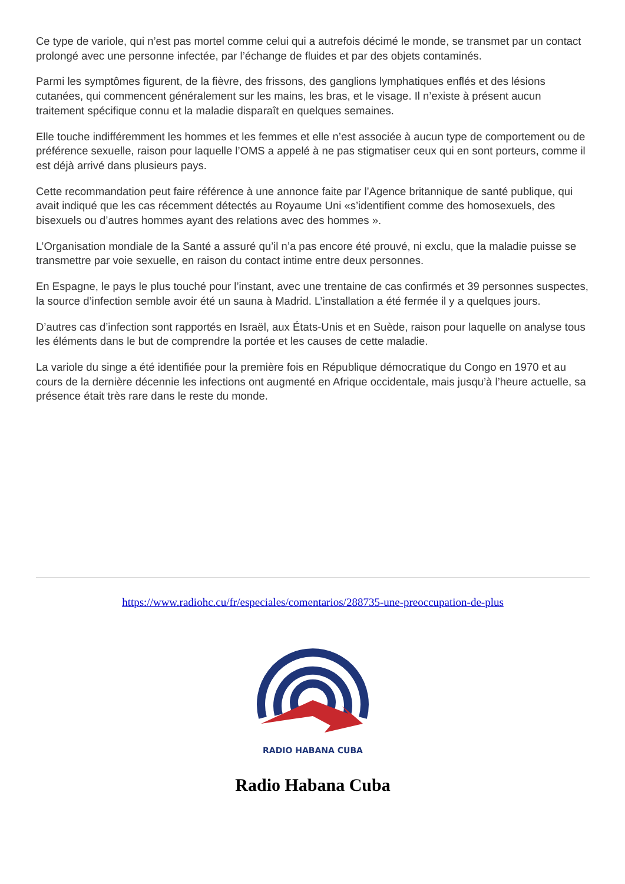Ce type de variole, qui n’est pas mortel comme celui qui a autrefois décimé le monde, se transmet par un contact prolongé avec une personne infectée, par l’échange de fluides et par des objets contaminés.
Parmi les symptômes figurent, de la fièvre, des frissons, des ganglions lymphatiques enflés et des lésions cutanées, qui commencent généralement sur les mains, les bras, et le visage. Il n’existe à présent aucun traitement spécifique connu et la maladie disparaît en quelques semaines.
Elle touche indifféremment les hommes et les femmes et elle n’est associée à aucun type de comportement ou de préférence sexuelle, raison pour laquelle l’OMS a appelé à ne pas stigmatiser ceux qui en sont porteurs, comme il est déjà arrivé dans plusieurs pays.
Cette recommandation peut faire référence à une annonce faite par l’Agence britannique de santé publique, qui avait indiqué que les cas récemment détectés au Royaume Uni «s’identifient comme des homosexuels, des bisexuels ou d’autres hommes ayant des relations avec des hommes ».
L’Organisation mondiale de la Santé a assuré qu’il n’a pas encore été prouvé, ni exclu, que la maladie puisse se transmettre par voie sexuelle, en raison du contact intime entre deux personnes.
En Espagne, le pays le plus touché pour l’instant, avec une trentaine de cas confirmés et 39 personnes suspectes, la source d’infection semble avoir été un sauna à Madrid. L’installation a été fermée il y a quelques jours.
D’autres cas d’infection sont rapportés en Israël, aux États-Unis et en Suède, raison pour laquelle on analyse tous les éléments dans le but de comprendre la portée et les causes de cette maladie.
La variole du singe a été identifiée pour la première fois en République démocratique du Congo en 1970 et au cours de la dernière décennie les infections ont augmenté en Afrique occidentale, mais jusqu’à l’heure actuelle, sa présence était très rare dans le reste du monde.
https://www.radiohc.cu/fr/especiales/comentarios/288735-une-preoccupation-de-plus
RADIO HABANA CUBA
Radio Habana Cuba